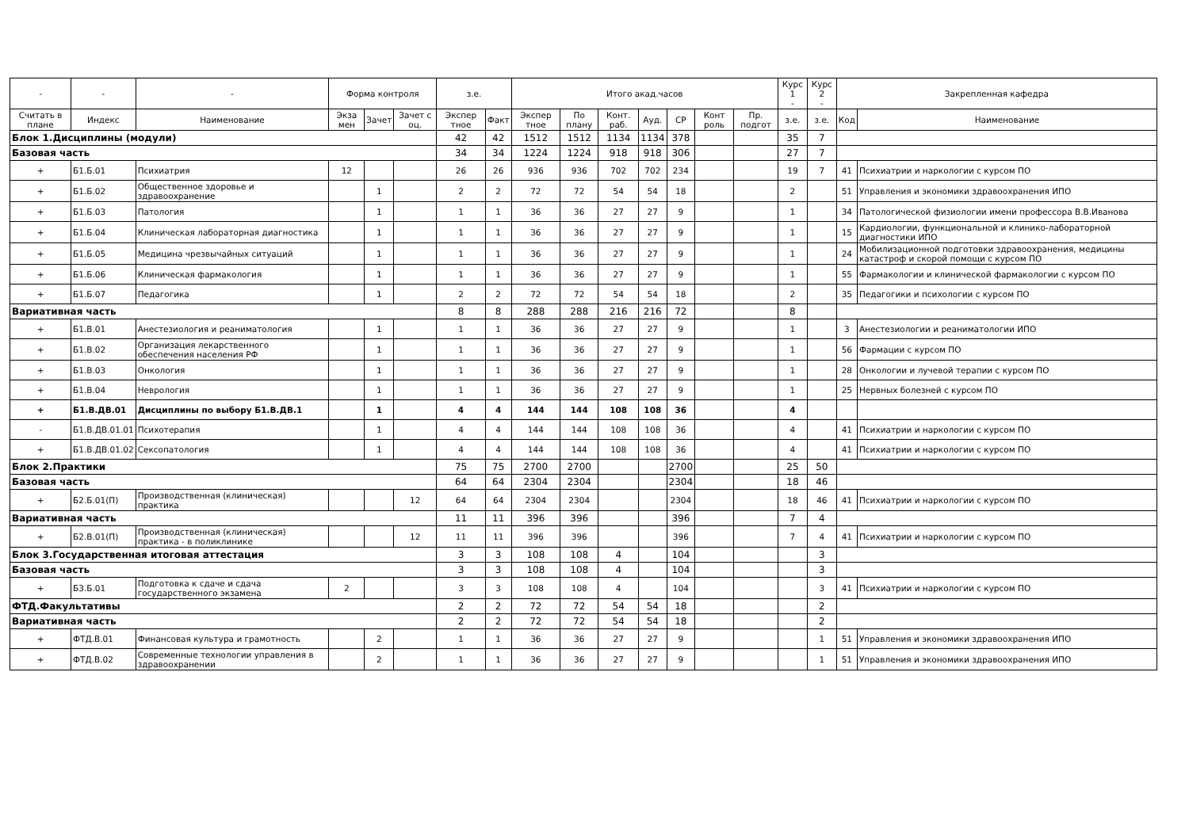| - | - | - | Форма контроля | | | з.е. | | Итого акад.часов | | | | | | | Курс 1 - | Курс 2 - | Закрепленная кафедра | |
| --- | --- | --- | --- | --- | --- | --- | --- | --- | --- | --- | --- | --- | --- | --- | --- | --- | --- | --- |
| Считать в плане | Индекс | Наименование | Экза мен | Зачет | Зачет с оц. | Экспер тное | Факт | Экспер тное | По плану | Конт. раб. | Ауд. | СР | Конт роль | Пр. подгот | з.е. | з.е. | Код | Наименование |
| Блок 1.Дисциплины (модули) | | | | | | 42 | 42 | 1512 | 1512 | 1134 | 1134 | 378 | | | 35 | 7 | | |
| Базовая часть | | | | | | 34 | 34 | 1224 | 1224 | 918 | 918 | 306 | | | 27 | 7 | | |
| + | Б1.Б.01 | Психиатрия | 12 | | | 26 | 26 | 936 | 936 | 702 | 702 | 234 | | | 19 | 7 | 41 | Психиатрии и наркологии с курсом ПО |
| + | Б1.Б.02 | Общественное здоровье и здравоохранение | | 1 | | 2 | 2 | 72 | 72 | 54 | 54 | 18 | | | 2 | | 51 | Управления и экономики здравоохранения ИПО |
| + | Б1.Б.03 | Патология | | 1 | | 1 | 1 | 36 | 36 | 27 | 27 | 9 | | | 1 | | 34 | Патологической физиологии имени профессора В.В.Иванова |
| + | Б1.Б.04 | Клиническая лабораторная диагностика | | 1 | | 1 | 1 | 36 | 36 | 27 | 27 | 9 | | | 1 | | 15 | Кардиологии, функциональной и клинико-лабораторной диагностики ИПО |
| + | Б1.Б.05 | Медицина чрезвычайных ситуаций | | 1 | | 1 | 1 | 36 | 36 | 27 | 27 | 9 | | | 1 | | 24 | Мобилизационной подготовки здравоохранения, медицины катастроф и скорой помощи с курсом ПО |
| + | Б1.Б.06 | Клиническая фармакология | | 1 | | 1 | 1 | 36 | 36 | 27 | 27 | 9 | | | 1 | | 55 | Фармакологии и клинической фармакологии с курсом ПО |
| + | Б1.Б.07 | Педагогика | | 1 | | 2 | 2 | 72 | 72 | 54 | 54 | 18 | | | 2 | | 35 | Педагогики и психологии с курсом ПО |
| Вариативная часть | | | | | | 8 | 8 | 288 | 288 | 216 | 216 | 72 | | | 8 | | | |
| + | Б1.В.01 | Анестезиология и реаниматология | | 1 | | 1 | 1 | 36 | 36 | 27 | 27 | 9 | | | 1 | | 3 | Анестезиологии и реаниматологии ИПО |
| + | Б1.В.02 | Организация лекарственного обеспечения населения РФ | | 1 | | 1 | 1 | 36 | 36 | 27 | 27 | 9 | | | 1 | | 56 | Фармации с курсом ПО |
| + | Б1.В.03 | Онкология | | 1 | | 1 | 1 | 36 | 36 | 27 | 27 | 9 | | | 1 | | 28 | Онкологии и лучевой терапии с курсом ПО |
| + | Б1.В.04 | Неврология | | 1 | | 1 | 1 | 36 | 36 | 27 | 27 | 9 | | | 1 | | 25 | Нервных болезней с курсом ПО |
| + | Б1.В.ДВ.01 | Дисциплины по выбору Б1.В.ДВ.1 | | 1 | | 4 | 4 | 144 | 144 | 108 | 108 | 36 | | | 4 | | | |
| - | Б1.В.ДВ.01.01 | Психотерапия | | 1 | | 4 | 4 | 144 | 144 | 108 | 108 | 36 | | | 4 | | 41 | Психиатрии и наркологии с курсом ПО |
| + | Б1.В.ДВ.01.02 | Сексопатология | | 1 | | 4 | 4 | 144 | 144 | 108 | 108 | 36 | | | 4 | | 41 | Психиатрии и наркологии с курсом ПО |
| Блок 2.Практики | | | | | | 75 | 75 | 2700 | 2700 | | | 2700 | | | 25 | 50 | | |
| Базовая часть | | | | | | 64 | 64 | 2304 | 2304 | | | 2304 | | | 18 | 46 | | |
| + | Б2.Б.01(П) | Производственная (клиническая) практика | | | 12 | 64 | 64 | 2304 | 2304 | | | 2304 | | | 18 | 46 | 41 | Психиатрии и наркологии с курсом ПО |
| Вариативная часть | | | | | | 11 | 11 | 396 | 396 | | | 396 | | | 7 | 4 | | |
| + | Б2.В.01(П) | Производственная (клиническая) практика - в поликлинике | | | 12 | 11 | 11 | 396 | 396 | | | 396 | | | 7 | 4 | 41 | Психиатрии и наркологии с курсом ПО |
| Блок 3.Государственная итоговая аттестация | | | | | | 3 | 3 | 108 | 108 | 4 | | 104 | | | | 3 | | |
| Базовая часть | | | | | | 3 | 3 | 108 | 108 | 4 | | 104 | | | | 3 | | |
| + | Б3.Б.01 | Подготовка к сдаче и сдача государственного экзамена | 2 | | | 3 | 3 | 108 | 108 | 4 | | 104 | | | | 3 | 41 | Психиатрии и наркологии с курсом ПО |
| ФТД.Факультативы | | | | | | 2 | 2 | 72 | 72 | 54 | 54 | 18 | | | | 2 | | |
| Вариативная часть | | | | | | 2 | 2 | 72 | 72 | 54 | 54 | 18 | | | | 2 | | |
| + | ФТД.В.01 | Финансовая культура и грамотность | | 2 | | 1 | 1 | 36 | 36 | 27 | 27 | 9 | | | | 1 | 51 | Управления и экономики здравоохранения ИПО |
| + | ФТД.В.02 | Современные технологии управления в здравоохранении | | 2 | | 1 | 1 | 36 | 36 | 27 | 27 | 9 | | | | 1 | 51 | Управления и экономики здравоохранения ИПО |